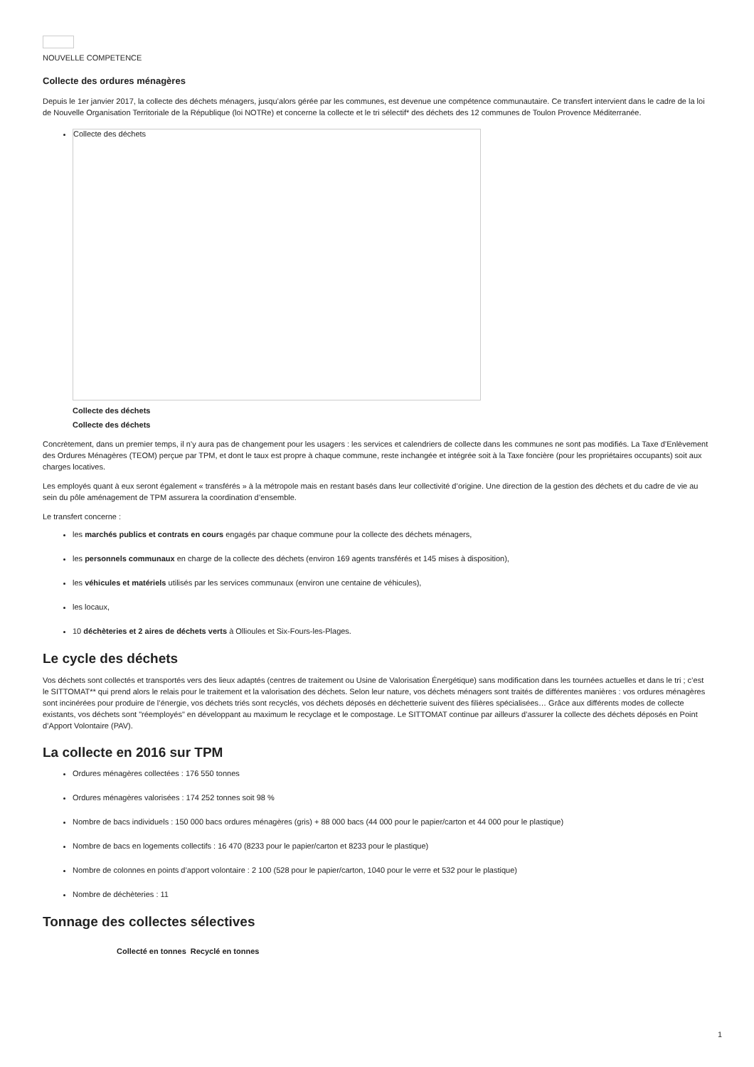NOUVELLE COMPETENCE
Collecte des ordures ménagères
Depuis le 1er janvier 2017, la collecte des déchets ménagers, jusqu’alors gérée par les communes, est devenue une compétence communautaire. Ce transfert intervient dans le cadre de la loi de Nouvelle Organisation Territoriale de la République (loi NOTRe) et concerne la collecte et le tri sélectif* des déchets des 12 communes de Toulon Provence Méditerranée.
Collecte des déchets
Collecte des déchets
Collecte des déchets
Concrètement, dans un premier temps, il n’y aura pas de changement pour les usagers : les services et calendriers de collecte dans les communes ne sont pas modifiés. La Taxe d’Enlèvement des Ordures Ménagères (TEOM) perçue par TPM, et dont le taux est propre à chaque commune, reste inchangée et intégrée soit à la Taxe foncière (pour les propriétaires occupants) soit aux charges locatives.
Les employés quant à eux seront également « transférés » à la métropole mais en restant basés dans leur collectivité d’origine. Une direction de la gestion des déchets et du cadre de vie au sein du pôle aménagement de TPM assurera la coordination d’ensemble.
Le transfert concerne :
les marchés publics et contrats en cours engagés par chaque commune pour la collecte des déchets ménagers,
les personnels communaux en charge de la collecte des déchets (environ 169 agents transférés et 145 mises à disposition),
les véhicules et matériels utilisés par les services communaux (environ une centaine de véhicules),
les locaux,
10 déchèteries et 2 aires de déchets verts à Ollioules et Six-Fours-les-Plages.
Le cycle des déchets
Vos déchets sont collectés et transportés vers des lieux adaptés (centres de traitement ou Usine de Valorisation Énergétique) sans modification dans les tournées actuelles et dans le tri ; c’est le SITTOMAT** qui prend alors le relais pour le traitement et la valorisation des déchets. Selon leur nature, vos déchets ménagers sont traités de différentes manières : vos ordures ménagères sont incinérées pour produire de l’énergie, vos déchets triés sont recyclés, vos déchets déposés en déchetterie suivent des filières spécialisées… Grâce aux différents modes de collecte existants, vos déchets sont "réemployés" en développant au maximum le recyclage et le compostage. Le SITTOMAT continue par ailleurs d’assurer la collecte des déchets déposés en Point d’Apport Volontaire (PAV).
La collecte en 2016 sur TPM
Ordures ménagères collectées : 176 550 tonnes
Ordures ménagères valorisées : 174 252 tonnes soit 98 %
Nombre de bacs individuels : 150 000 bacs ordures ménagères (gris) + 88 000 bacs (44 000 pour le papier/carton et 44 000 pour le plastique)
Nombre de bacs en logements collectifs : 16 470 (8233 pour le papier/carton et 8233 pour le plastique)
Nombre de colonnes en points d’apport volontaire : 2 100 (528 pour le papier/carton, 1040 pour le verre et 532 pour le plastique)
Nombre de déchèteries : 11
Tonnage des collectes sélectives
| | Collecté en tonnes | Recyclé en tonnes |
| --- | --- | --- |
1